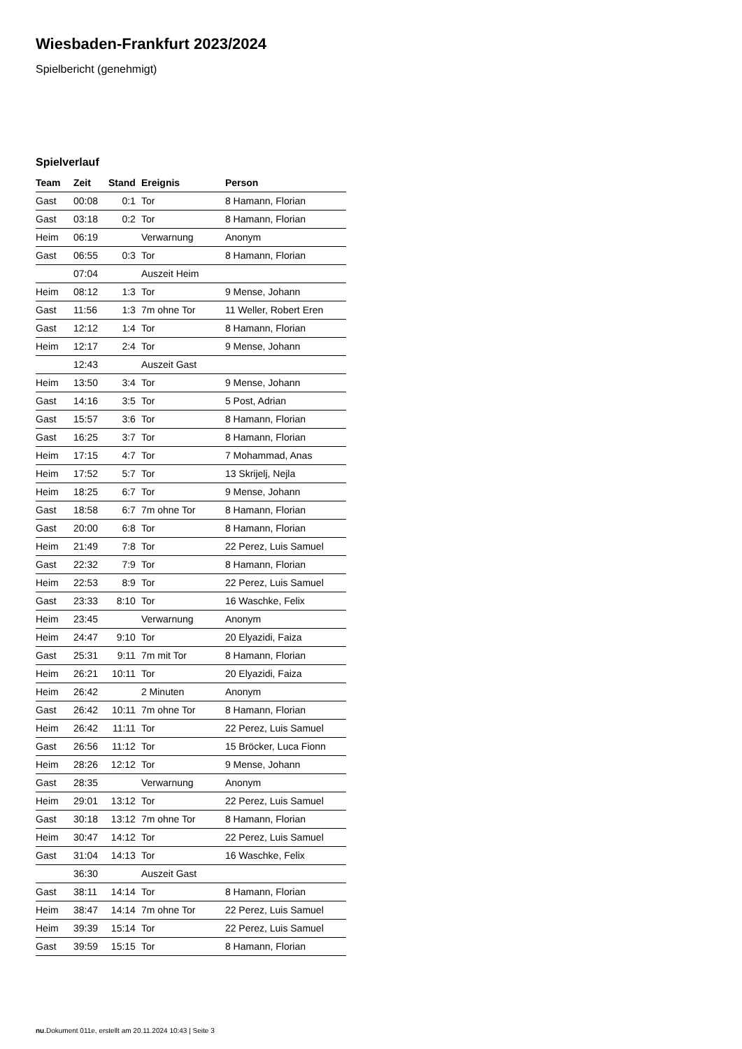Wiesbaden-Frankfurt 2023/2024
Spielbericht (genehmigt)
Spielverlauf
| Team | Zeit | Stand | Ereignis | Person |
| --- | --- | --- | --- | --- |
| Gast | 00:08 | 0:1 | Tor | 8 Hamann, Florian |
| Gast | 03:18 | 0:2 | Tor | 8 Hamann, Florian |
| Heim | 06:19 | | Verwarnung | Anonym |
| Gast | 06:55 | 0:3 | Tor | 8 Hamann, Florian |
| | 07:04 | | Auszeit Heim | |
| Heim | 08:12 | 1:3 | Tor | 9 Mense, Johann |
| Gast | 11:56 | 1:3 | 7m ohne Tor | 11 Weller, Robert Eren |
| Gast | 12:12 | 1:4 | Tor | 8 Hamann, Florian |
| Heim | 12:17 | 2:4 | Tor | 9 Mense, Johann |
| | 12:43 | | Auszeit Gast | |
| Heim | 13:50 | 3:4 | Tor | 9 Mense, Johann |
| Gast | 14:16 | 3:5 | Tor | 5 Post, Adrian |
| Gast | 15:57 | 3:6 | Tor | 8 Hamann, Florian |
| Gast | 16:25 | 3:7 | Tor | 8 Hamann, Florian |
| Heim | 17:15 | 4:7 | Tor | 7 Mohammad, Anas |
| Heim | 17:52 | 5:7 | Tor | 13 Skrijelj, Nejla |
| Heim | 18:25 | 6:7 | Tor | 9 Mense, Johann |
| Gast | 18:58 | 6:7 | 7m ohne Tor | 8 Hamann, Florian |
| Gast | 20:00 | 6:8 | Tor | 8 Hamann, Florian |
| Heim | 21:49 | 7:8 | Tor | 22 Perez, Luis Samuel |
| Gast | 22:32 | 7:9 | Tor | 8 Hamann, Florian |
| Heim | 22:53 | 8:9 | Tor | 22 Perez, Luis Samuel |
| Gast | 23:33 | 8:10 | Tor | 16 Waschke, Felix |
| Heim | 23:45 | | Verwarnung | Anonym |
| Heim | 24:47 | 9:10 | Tor | 20 Elyazidi, Faiza |
| Gast | 25:31 | 9:11 | 7m mit Tor | 8 Hamann, Florian |
| Heim | 26:21 | 10:11 | Tor | 20 Elyazidi, Faiza |
| Heim | 26:42 | | 2 Minuten | Anonym |
| Gast | 26:42 | 10:11 | 7m ohne Tor | 8 Hamann, Florian |
| Heim | 26:42 | 11:11 | Tor | 22 Perez, Luis Samuel |
| Gast | 26:56 | 11:12 | Tor | 15 Bröcker, Luca Fionn |
| Heim | 28:26 | 12:12 | Tor | 9 Mense, Johann |
| Gast | 28:35 | | Verwarnung | Anonym |
| Heim | 29:01 | 13:12 | Tor | 22 Perez, Luis Samuel |
| Gast | 30:18 | 13:12 | 7m ohne Tor | 8 Hamann, Florian |
| Heim | 30:47 | 14:12 | Tor | 22 Perez, Luis Samuel |
| Gast | 31:04 | 14:13 | Tor | 16 Waschke, Felix |
| | 36:30 | | Auszeit Gast | |
| Gast | 38:11 | 14:14 | Tor | 8 Hamann, Florian |
| Heim | 38:47 | 14:14 | 7m ohne Tor | 22 Perez, Luis Samuel |
| Heim | 39:39 | 15:14 | Tor | 22 Perez, Luis Samuel |
| Gast | 39:59 | 15:15 | Tor | 8 Hamann, Florian |
nu.Dokument 011e, erstellt am 20.11.2024 10:43 | Seite 3